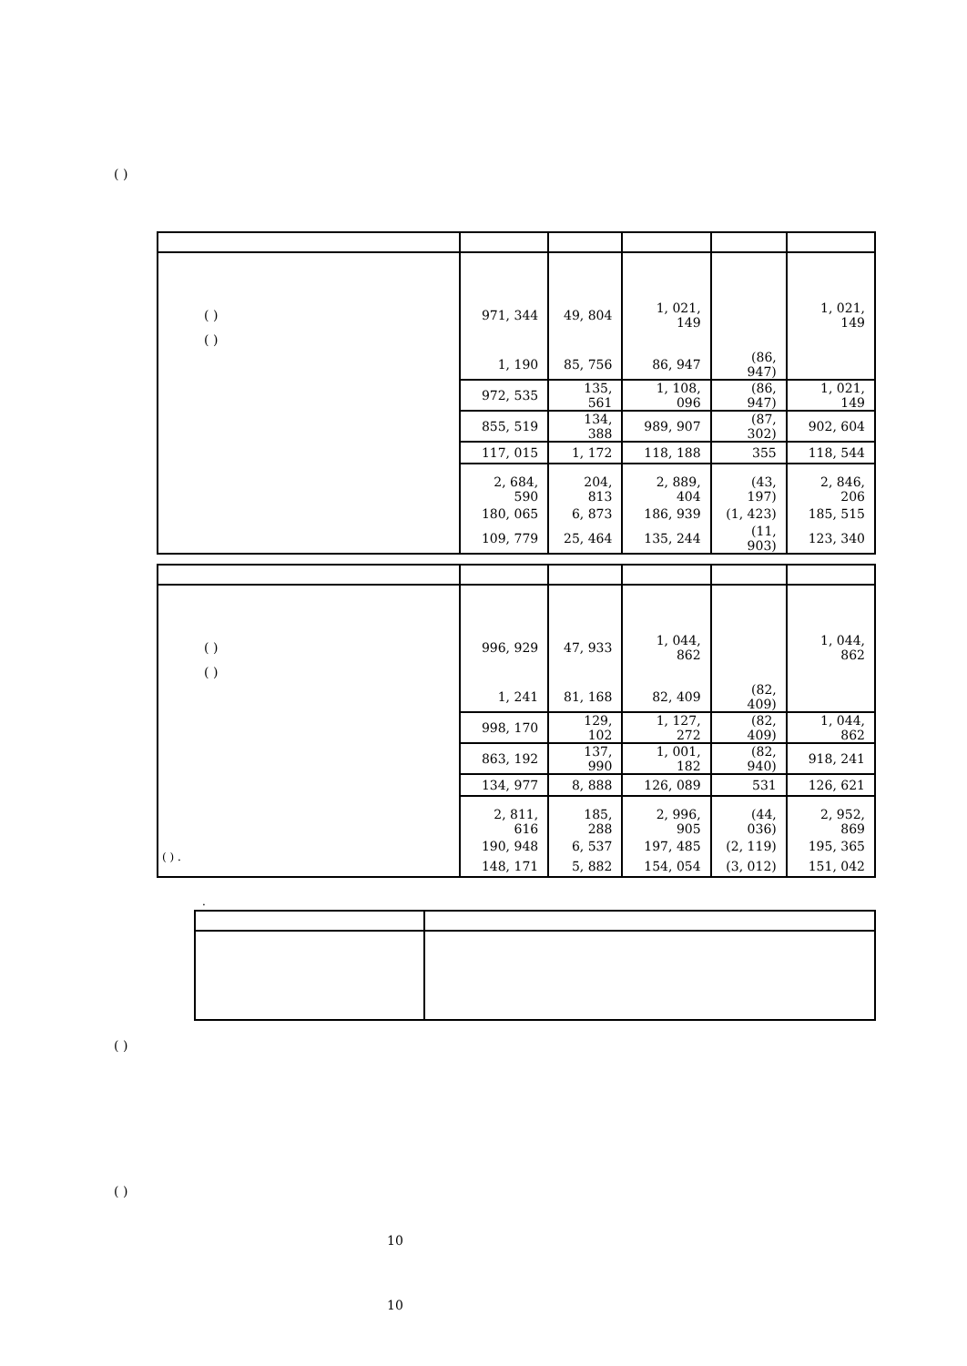( )
| ( ) | 971, 344 | 49, 804 | 1, 021, 149 | | 1, 021, 149 |
| ( ) | | | | | |
| | 1, 190 | 85, 756 | 86, 947 | (86, 947) | |
| | 972, 535 | 135, 561 | 1, 108, 096 | (86, 947) | 1, 021, 149 |
| | 855, 519 | 134, 388 | 989, 907 | (87, 302) | 902, 604 |
| | 117, 015 | 1, 172 | 118, 188 | 355 | 118, 544 |
| | 2, 684, 590 | 204, 813 | 2, 889, 404 | (43, 197) | 2, 846, 206 |
| | 180, 065 | 6, 873 | 186, 939 | (1, 423) | 185, 515 |
| | 109, 779 | 25, 464 | 135, 244 | (11, 903) | 123, 340 |
| ( ) | 996, 929 | 47, 933 | 1, 044, 862 | | 1, 044, 862 |
| ( ) | | | | | |
| | 1, 241 | 81, 168 | 82, 409 | (82, 409) | |
| | 998, 170 | 129, 102 | 1, 127, 272 | (82, 409) | 1, 044, 862 |
| | 863, 192 | 137, 990 | 1, 001, 182 | (82, 940) | 918, 241 |
| | 134, 977 | 8, 888 | 126, 089 | 531 | 126, 621 |
| | 2, 811, 616 | 185, 288 | 2, 996, 905 | (44, 036) | 2, 952, 869 |
| | 190, 948 | 6, 537 | 197, 485 | (2, 119) | 195, 365 |
| | 148, 171 | 5, 882 | 154, 054 | (3, 012) | 151, 042 |
( ) .
.
( )
( )
10
10